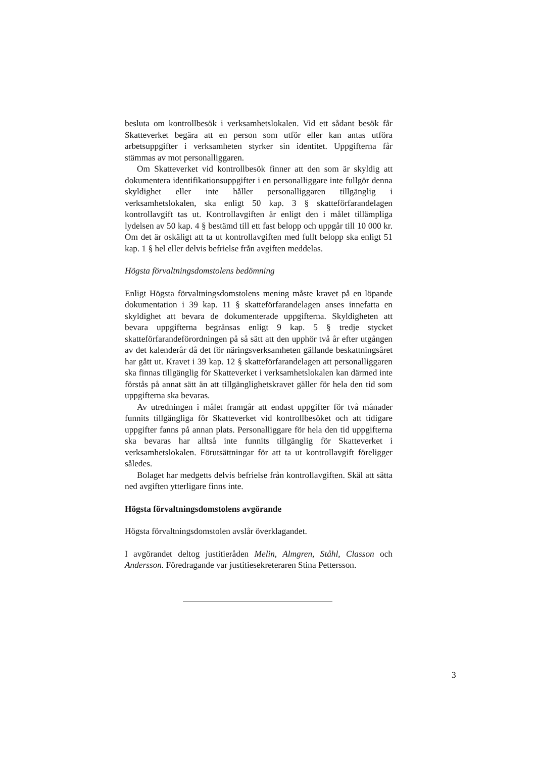besluta om kontrollbesök i verksamhetslokalen. Vid ett sådant besök får Skatteverket begära att en person som utför eller kan antas utföra arbetsuppgifter i verksamheten styrker sin identitet. Uppgifterna får stämmas av mot personalliggaren.
Om Skatteverket vid kontrollbesök finner att den som är skyldig att dokumentera identifikationsuppgifter i en personalliggare inte fullgör denna skyldighet eller inte håller personalliggaren tillgänglig i verksamhetslokalen, ska enligt 50 kap. 3 § skatteförfarandelagen kontrollavgift tas ut. Kontrollavgiften är enligt den i målet tillämpliga lydelsen av 50 kap. 4 § bestämd till ett fast belopp och uppgår till 10 000 kr. Om det är oskäligt att ta ut kontrollavgiften med fullt belopp ska enligt 51 kap. 1 § hel eller delvis befrielse från avgiften meddelas.
Högsta förvaltningsdomstolens bedömning
Enligt Högsta förvaltningsdomstolens mening måste kravet på en löpande dokumentation i 39 kap. 11 § skatteförfarandelagen anses innefatta en skyldighet att bevara de dokumenterade uppgifterna. Skyldigheten att bevara uppgifterna begränsas enligt 9 kap. 5 § tredje stycket skatteförfarandeförordningen på så sätt att den upphör två år efter utgången av det kalenderår då det för näringsverksamheten gällande beskattningsåret har gått ut. Kravet i 39 kap. 12 § skatteförfarandelagen att personalliggaren ska finnas tillgänglig för Skatteverket i verksamhetslokalen kan därmed inte förstås på annat sätt än att tillgänglighetskravet gäller för hela den tid som uppgifterna ska bevaras.
Av utredningen i målet framgår att endast uppgifter för två månader funnits tillgängliga för Skatteverket vid kontrollbesöket och att tidigare uppgifter fanns på annan plats. Personalliggare för hela den tid uppgifterna ska bevaras har alltså inte funnits tillgänglig för Skatteverket i verksamhetslokalen. Förutsättningar för att ta ut kontrollavgift föreligger således.
Bolaget har medgetts delvis befrielse från kontrollavgiften. Skäl att sätta ned avgiften ytterligare finns inte.
Högsta förvaltningsdomstolens avgörande
Högsta förvaltningsdomstolen avslår överklagandet.
I avgörandet deltog justitieråden Melin, Almgren, Ståhl, Classon och Andersson. Föredragande var justitiesekreteraren Stina Pettersson.
3